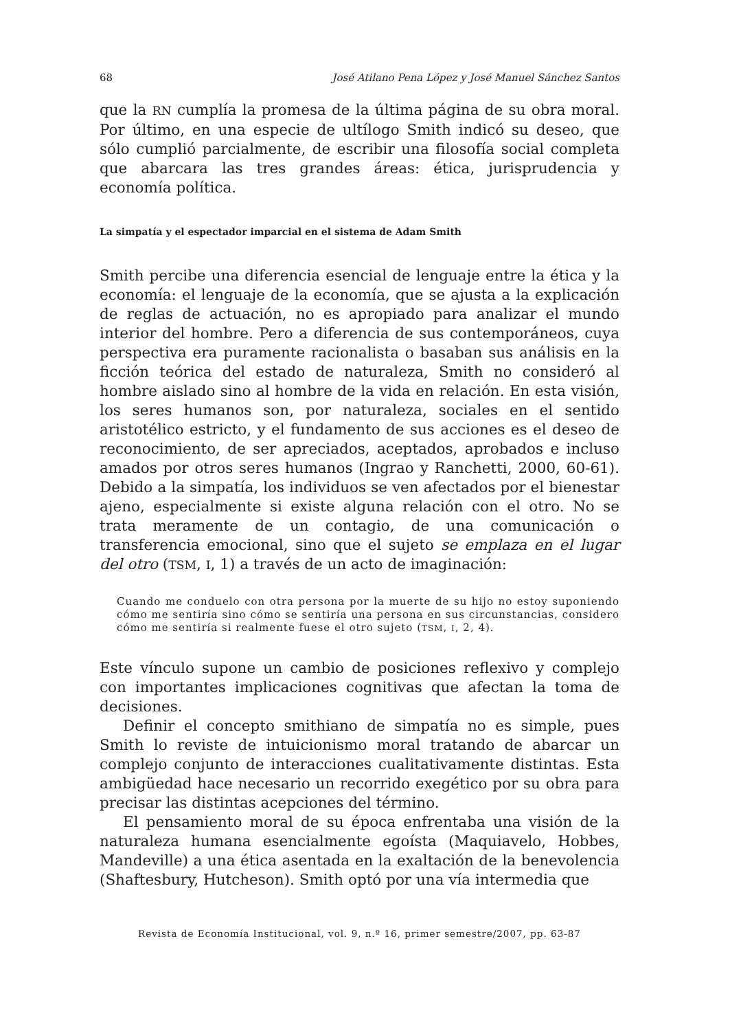68 José Atilano Pena López y José Manuel Sánchez Santos
que la RN cumplía la promesa de la última página de su obra moral. Por último, en una especie de ultílogo Smith indicó su deseo, que sólo cumplió parcialmente, de escribir una filosofía social completa que abarcara las tres grandes áreas: ética, jurisprudencia y economía política.
La simpatía y el espectador imparcial en el sistema de Adam Smith
Smith percibe una diferencia esencial de lenguaje entre la ética y la economía: el lenguaje de la economía, que se ajusta a la explicación de reglas de actuación, no es apropiado para analizar el mundo interior del hombre. Pero a diferencia de sus contemporáneos, cuya perspectiva era puramente racionalista o basaban sus análisis en la ficción teórica del estado de naturaleza, Smith no consideró al hombre aislado sino al hombre de la vida en relación. En esta visión, los seres humanos son, por naturaleza, sociales en el sentido aristotélico estricto, y el fundamento de sus acciones es el deseo de reconocimiento, de ser apreciados, aceptados, aprobados e incluso amados por otros seres humanos (Ingrao y Ranchetti, 2000, 60-61). Debido a la simpatía, los individuos se ven afectados por el bienestar ajeno, especialmente si existe alguna relación con el otro. No se trata meramente de un contagio, de una comunicación o transferencia emocional, sino que el sujeto se emplaza en el lugar del otro (TSM, I, 1) a través de un acto de imaginación:
Cuando me conduelo con otra persona por la muerte de su hijo no estoy suponiendo cómo me sentiría sino cómo se sentiría una persona en sus circunstancias, considero cómo me sentiría si realmente fuese el otro sujeto (TSM, I, 2, 4).
Este vínculo supone un cambio de posiciones reflexivo y complejo con importantes implicaciones cognitivas que afectan la toma de decisiones.
Definir el concepto smithiano de simpatía no es simple, pues Smith lo reviste de intuicionismo moral tratando de abarcar un complejo conjunto de interacciones cualitativamente distintas. Esta ambigüedad hace necesario un recorrido exegético por su obra para precisar las distintas acepciones del término.
El pensamiento moral de su época enfrentaba una visión de la naturaleza humana esencialmente egoísta (Maquiavelo, Hobbes, Mandeville) a una ética asentada en la exaltación de la benevolencia (Shaftesbury, Hutcheson). Smith optó por una vía intermedia que
Revista de Economía Institucional, vol. 9, n.º 16, primer semestre/2007, pp. 63-87